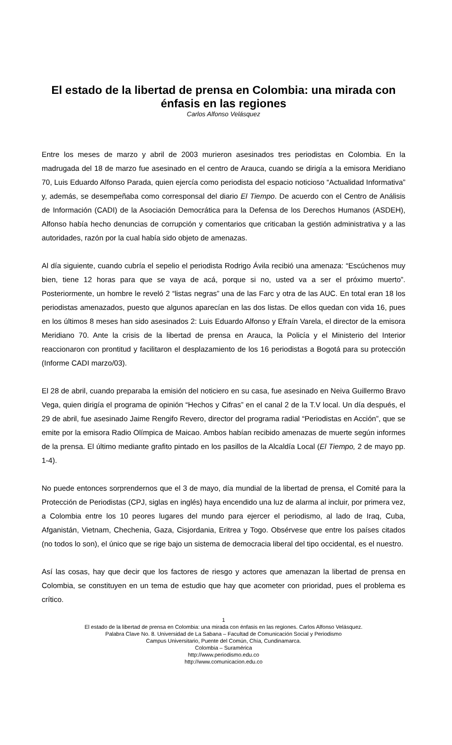El estado de la libertad de prensa en Colombia: una mirada con énfasis en las regiones
Carlos Alfonso Velásquez
Entre los meses de marzo y abril de 2003 murieron asesinados tres periodistas en Colombia. En la madrugada del 18 de marzo fue asesinado en el centro de Arauca, cuando se dirigía a la emisora Meridiano 70, Luis Eduardo Alfonso Parada, quien ejercía como periodista del espacio noticioso “Actualidad Informativa” y, además, se desempeñaba como corresponsal del diario El Tiempo. De acuerdo con el Centro de Análisis de Información (CADI) de la Asociación Democrática para la Defensa de los Derechos Humanos (ASDEH), Alfonso había hecho denuncias de corrupción y comentarios que criticaban la gestión administrativa y a las autoridades, razón por la cual había sido objeto de amenazas.
Al día siguiente, cuando cubría el sepelio el periodista Rodrigo Ávila recibió una amenaza: “Escúchenos muy bien, tiene 12 horas para que se vaya de acá, porque si no, usted va a ser el próximo muerto”. Posteriormente, un hombre le reveló 2 “listas negras” una de las Farc y otra de las AUC. En total eran 18 los periodistas amenazados, puesto que algunos aparecían en las dos listas. De ellos quedan con vida 16, pues en los últimos 8 meses han sido asesinados 2: Luis Eduardo Alfonso y Efraín Varela, el director de la emisora Meridiano 70. Ante la crisis de la libertad de prensa en Arauca, la Policía y el Ministerio del Interior reaccionaron con prontitud y facilitaron el desplazamiento de los 16 periodistas a Bogotá para su protección (Informe CADI marzo/03).
El 28 de abril, cuando preparaba la emisión del noticiero en su casa, fue asesinado en Neiva Guillermo Bravo Vega, quien dirigía el programa de opinión “Hechos y Cifras” en el canal 2 de la T.V local. Un día después, el 29 de abril, fue asesinado Jaime Rengifo Revero, director del programa radial “Periodistas en Acción”, que se emite por la emisora Radio Olímpica de Maicao. Ambos habían recibido amenazas de muerte según informes de la prensa. El último mediante grafito pintado en los pasillos de la Alcaldía Local (El Tiempo, 2 de mayo pp. 1-4).
No puede entonces sorprendernos que el 3 de mayo, día mundial de la libertad de prensa, el Comité para la Protección de Periodistas (CPJ, siglas en inglés) haya encendido una luz de alarma al incluir, por primera vez, a Colombia entre los 10 peores lugares del mundo para ejercer el periodismo, al lado de Iraq, Cuba, Afganistán, Vietnam, Chechenia, Gaza, Cisjordania, Eritrea y Togo. Obsérvese que entre los países citados (no todos lo son), el único que se rige bajo un sistema de democracia liberal del tipo occidental, es el nuestro.
Así las cosas, hay que decir que los factores de riesgo y actores que amenazan la libertad de prensa en Colombia, se constituyen en un tema de estudio que hay que acometer con prioridad, pues el problema es crítico.
1
El estado de la libertad de prensa en Colombia: una mirada con énfasis en las regiones. Carlos Alfonso Velásquez.
Palabra Clave No. 8. Universidad de La Sabana – Facultad de Comunicación Social y Periodismo
Campus Universitario, Puente del Común, Chía, Cundinamarca.
Colombia – Suramérica
http://www.periodismo.edu.co
http://www.comunicacion.edu.co